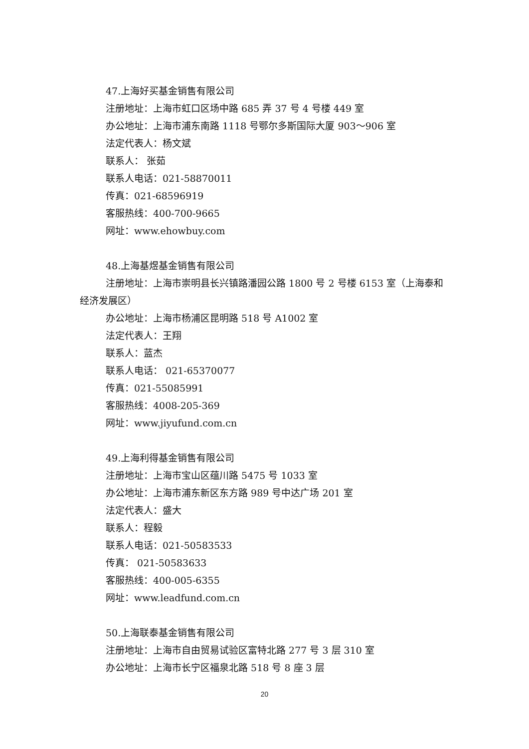47.上海好买基金销售有限公司
注册地址：上海市虹口区场中路 685 弄 37 号 4 号楼 449 室
办公地址：上海市浦东南路 1118 号鄂尔多斯国际大厦 903～906 室
法定代表人：杨文斌
联系人： 张茹
联系人电话：021-58870011
传真：021-68596919
客服热线：400-700-9665
网址：www.ehowbuy.com
48.上海基煜基金销售有限公司
注册地址：上海市崇明县长兴镇路潘园公路 1800 号 2 号楼 6153 室（上海泰和经济发展区）
办公地址：上海市杨浦区昆明路 518 号 A1002 室
法定代表人：王翔
联系人：蓝杰
联系人电话： 021-65370077
传真：021-55085991
客服热线：4008-205-369
网址：www.jiyufund.com.cn
49.上海利得基金销售有限公司
注册地址：上海市宝山区蕴川路 5475 号 1033 室
办公地址：上海市浦东新区东方路 989 号中达广场 201 室
法定代表人：盛大
联系人：程毅
联系人电话：021-50583533
传真： 021-50583633
客服热线：400-005-6355
网址：www.leadfund.com.cn
50.上海联泰基金销售有限公司
注册地址：上海市自由贸易试验区富特北路 277 号 3 层 310 室
办公地址：上海市长宁区福泉北路 518 号 8 座 3 层
20